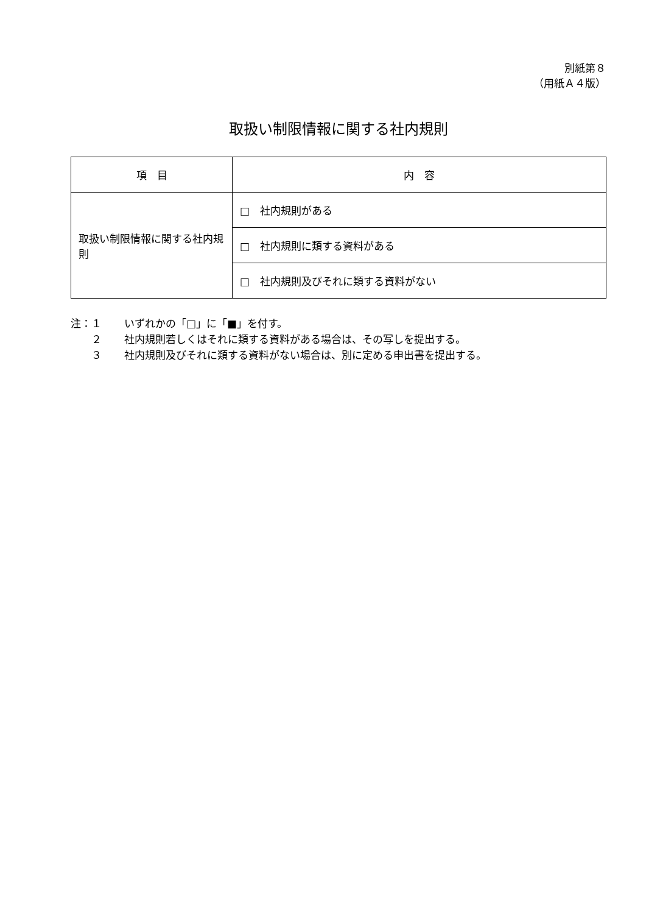別紙第８
（用紙Ａ４版）
取扱い制限情報に関する社内規則
| 項 目 | 内 容 |
| --- | --- |
| 取扱い制限情報に関する社内規則 | □ 社内規則がある |
| | □ 社内規則に類する資料がある |
| | □ 社内規則及びそれに類する資料がない |
注：１ いずれかの「□」に「■」を付す。
　　２ 社内規則若しくはそれに類する資料がある場合は、その写しを提出する。
　　３ 社内規則及びそれに類する資料がない場合は、別に定める申出書を提出する。